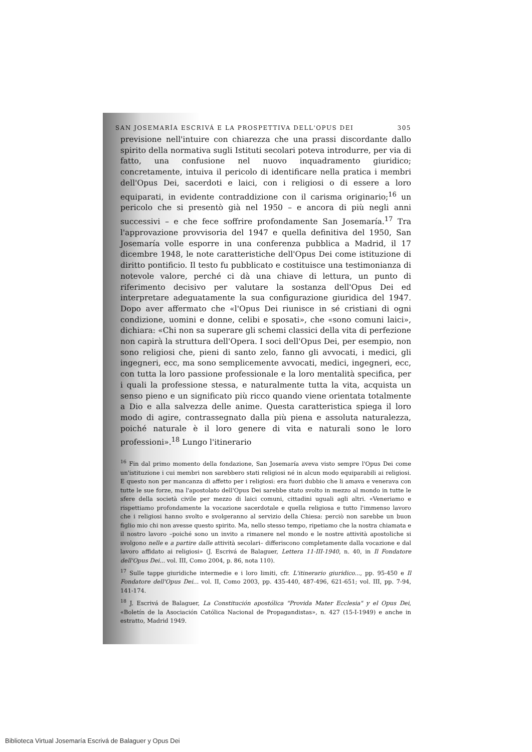SAN JOSEMARÍA ESCRIVÁ E LA PROSPETTIVA DELL'OPUS DEI 305
previsione nell'intuire con chiarezza che una prassi discordante dallo spirito della normativa sugli Istituti secolari poteva introdurre, per via di fatto, una confusione nel nuovo inquadramento giuridico; concretamente, intuiva il pericolo di identificare nella pratica i membri dell'Opus Dei, sacerdoti e laici, con i religiosi o di essere a loro equiparati, in evidente contraddizione con il carisma originario;<sup>16</sup> un pericolo che si presentò già nel 1950 – e ancora di più negli anni successivi – e che fece soffrire profondamente San Josemaría.<sup>17</sup> Tra l'approvazione provvisoria del 1947 e quella definitiva del 1950, San Josemaría volle esporre in una conferenza pubblica a Madrid, il 17 dicembre 1948, le note caratteristiche dell'Opus Dei come istituzione di diritto pontificio. Il testo fu pubblicato e costituisce una testimonianza di notevole valore, perché ci dà una chiave di lettura, un punto di riferimento decisivo per valutare la sostanza dell'Opus Dei ed interpretare adeguatamente la sua configurazione giuridica del 1947. Dopo aver affermato che «l'Opus Dei riunisce in sé cristiani di ogni condizione, uomini e donne, celibi e sposati», che «sono comuni laici», dichiara: «Chi non sa superare gli schemi classici della vita di perfezione non capirà la struttura dell'Opera. I soci dell'Opus Dei, per esempio, non sono religiosi che, pieni di santo zelo, fanno gli avvocati, i medici, gli ingegneri, ecc, ma sono semplicemente avvocati, medici, ingegneri, ecc, con tutta la loro passione professionale e la loro mentalità specifica, per i quali la professione stessa, e naturalmente tutta la vita, acquista un senso pieno e un significato più ricco quando viene orientata totalmente a Dio e alla salvezza delle anime. Questa caratteristica spiega il loro modo di agire, contrassegnato dalla più piena e assoluta naturalezza, poiché naturale è il loro genere di vita e naturali sono le loro professioni».<sup>18</sup> Lungo l'itinerario
<sup>16</sup> Fin dal primo momento della fondazione, San Josemaría aveva visto sempre l'Opus Dei come un'istituzione i cui membri non sarebbero stati religiosi né in alcun modo equiparabili ai religiosi. E questo non per mancanza di affetto per i religiosi: era fuori dubbio che li amava e venerava con tutte le sue forze, ma l'apostolato dell'Opus Dei sarebbe stato svolto in mezzo al mondo in tutte le sfere della società civile per mezzo di laici comuni, cittadini uguali agli altri. «Veneriamo e rispettiamo profondamente la vocazione sacerdotale e quella religiosa e tutto l'immenso lavoro che i religiosi hanno svolto e svolgeranno al servizio della Chiesa: perciò non sarebbe un buon figlio mio chi non avesse questo spirito. Ma, nello stesso tempo, ripetiamo che la nostra chiamata e il nostro lavoro –poiché sono un invito a rimanere nel mondo e le nostre attività apostoliche si svolgono nelle e a partire dalle attività secolari– differiscono completamente dalla vocazione e dal lavoro affidato ai religiosi» (J. Escrivá de Balaguer, Lettera 11-III-1940, n. 40, in Il Fondatore dell'Opus Dei... vol. III, Como 2004, p. 86, nota 110).
<sup>17</sup> Sulle tappe giuridiche intermedie e i loro limiti, cfr. L'itinerario giuridico..., pp. 95-450 e Il Fondatore dell'Opus Dei... vol. II, Como 2003, pp. 435-440, 487-496, 621-651; vol. III, pp. 7-94, 141-174.
<sup>18</sup> J. Escrivá de Balaguer, La Constitución apostólica "Provida Mater Ecclesia" y el Opus Dei, «Boletín de la Asociación Católica Nacional de Propagandistas», n. 427 (15-I-1949) e anche in estratto, Madrid 1949.
Biblioteca Virtual Josemaría Escrivá de Balaguer y Opus Dei